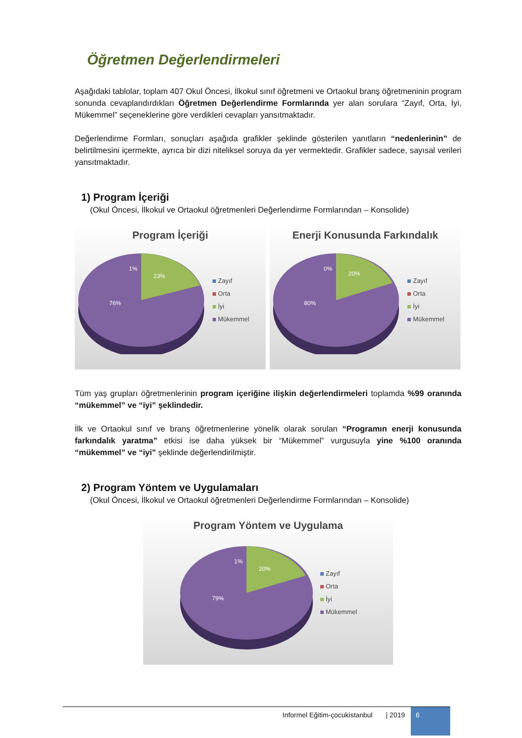Öğretmen Değerlendirmeleri
Aşağıdaki tablolar, toplam 407 Okul Öncesi, İlkokul sınıf öğretmeni ve Ortaokul branş öğretmeninin program sonunda cevaplandırdıkları Öğretmen Değerlendirme Formlarında yer alan sorulara “Zayıf, Orta, İyi, Mükemmel” seçeneklerine göre verdikleri cevapları yansıtmaktadır.
Değerlendirme Formları, sonuçları aşağıda grafikler şeklinde gösterilen yanıtların “nedenlerinin” de belirtilmesini içermekte, ayrıca bir dizi niteliksel soruya da yer vermektedir. Grafikler sadece, sayısal verileri yansıtmaktadır.
1) Program İçeriği
(Okul Öncesi, İlkokul ve Ortaokul öğretmenleri Değerlendirme Formlarından – Konsolide)
Program İçeriği
1%
23%
76%
Zayıf
Orta
İyi
Mükemmel
Enerji Konusunda Farkındalık
0%
20%
80%
Zayıf
Orta
İyi
Mükemmel
Tüm yaş grupları öğretmenlerinin program içeriğine ilişkin değerlendirmeleri toplamda %99 oranında “mükemmel” ve “iyi” şeklindedir.
İlk ve Ortaokul sınıf ve branş öğretmenlerine yönelik olarak sorulan “Programın enerji konusunda farkındalık yaratma” etkisi ise daha yüksek bir “Mükemmel” vurgusuyla yine %100 oranında “mükemmel” ve “iyi” şeklinde değerlendirilmiştir.
2) Program Yöntem ve Uygulamaları
(Okul Öncesi, İlkokul ve Ortaokul öğretmenleri Değerlendirme Formlarından – Konsolide)
Program Yöntem ve Uygulama
1%
20%
79%
Zayıf
Orta
İyi
Mükemmel
Informel Eğitim-çocukistanbul | 2019 6